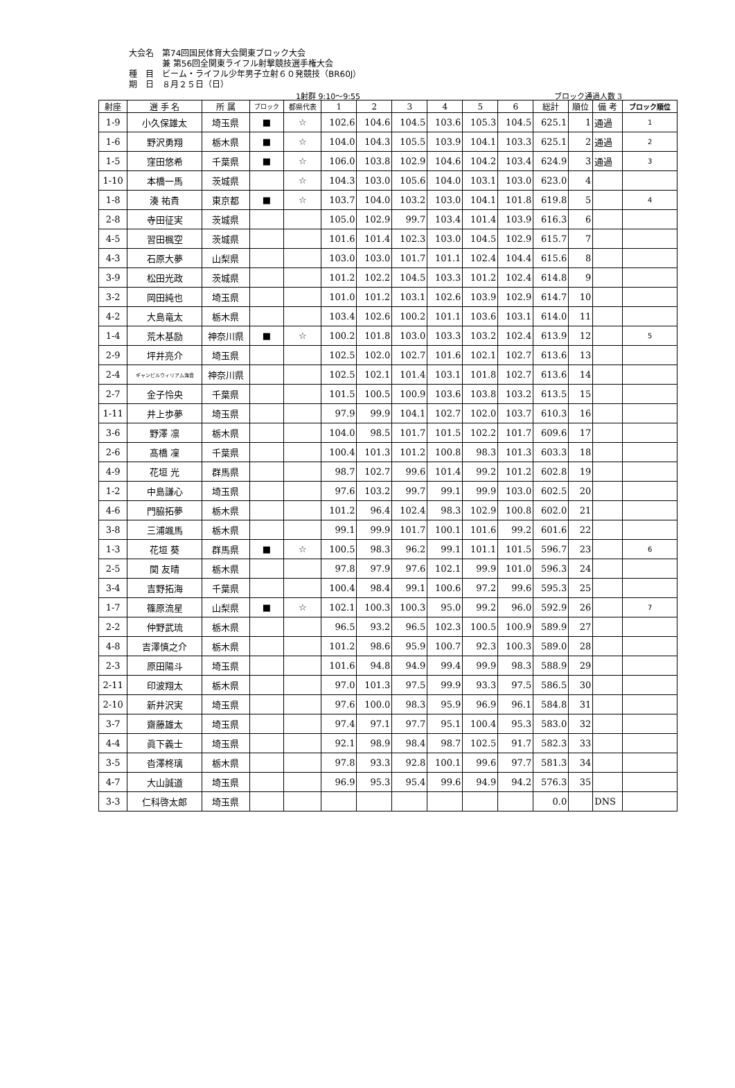大会名　第74回国民体育大会関東ブロック大会
　　　　兼 第56回全関東ライフル射撃競技選手権大会
種　目　ビーム・ライフル少年男子立射６０発競技（BR60J）
期　日　８月２５日（日）
1射群 9:10～9:55 ブロック通過人数 3
| 射座 | 選 手 名 | 所 属 | ブロック | 都県代表 | 1 | 2 | 3 | 4 | 5 | 6 | 総計 | 順位 | 備 考 | ブロック順位 |
| --- | --- | --- | --- | --- | --- | --- | --- | --- | --- | --- | --- | --- | --- | --- |
| 1-9 | 小久保雄太 | 埼玉県 | ■ | ☆ | 102.6 | 104.6 | 104.5 | 103.6 | 105.3 | 104.5 | 625.1 | 1 | 通過 | 1 |
| 1-6 | 野沢勇翔 | 栃木県 | ■ | ☆ | 104.0 | 104.3 | 105.5 | 103.9 | 104.1 | 103.3 | 625.1 | 2 | 通過 | 2 |
| 1-5 | 窪田悠希 | 千葉県 | ■ | ☆ | 106.0 | 103.8 | 102.9 | 104.6 | 104.2 | 103.4 | 624.9 | 3 | 通過 | 3 |
| 1-10 | 本橋一馬 | 茨城県 | | ☆ | 104.3 | 103.0 | 105.6 | 104.0 | 103.1 | 103.0 | 623.0 | 4 | | |
| 1-8 | 湊 祐貴 | 東京都 | ■ | ☆ | 103.7 | 104.0 | 103.2 | 103.0 | 104.1 | 101.8 | 619.8 | 5 | | 4 |
| 2-8 | 寺田征実 | 茨城県 | | | 105.0 | 102.9 | 99.7 | 103.4 | 101.4 | 103.9 | 616.3 | 6 | | |
| 4-5 | 習田楓空 | 茨城県 | | | 101.6 | 101.4 | 102.3 | 103.0 | 104.5 | 102.9 | 615.7 | 7 | | |
| 4-3 | 石原大夢 | 山梨県 | | | 103.0 | 103.0 | 101.7 | 101.1 | 102.4 | 104.4 | 615.6 | 8 | | |
| 3-9 | 松田光政 | 茨城県 | | | 101.2 | 102.2 | 104.5 | 103.3 | 101.2 | 102.4 | 614.8 | 9 | | |
| 3-2 | 岡田純也 | 埼玉県 | | | 101.0 | 101.2 | 103.1 | 102.6 | 103.9 | 102.9 | 614.7 | 10 | | |
| 4-2 | 大島竜太 | 栃木県 | | | 103.4 | 102.6 | 100.2 | 101.1 | 103.6 | 103.1 | 614.0 | 11 | | |
| 1-4 | 荒木基励 | 神奈川県 | ■ | ☆ | 100.2 | 101.8 | 103.0 | 103.3 | 103.2 | 102.4 | 613.9 | 12 | | 5 |
| 2-9 | 坪井亮介 | 埼玉県 | | | 102.5 | 102.0 | 102.7 | 101.6 | 102.1 | 102.7 | 613.6 | 13 | | |
| 2-4 | ギャンビルウィリアム海音 | 神奈川県 | | | 102.5 | 102.1 | 101.4 | 103.1 | 101.8 | 102.7 | 613.6 | 14 | | |
| 2-7 | 金子怜央 | 千葉県 | | | 101.5 | 100.5 | 100.9 | 103.6 | 103.8 | 103.2 | 613.5 | 15 | | |
| 1-11 | 井上歩夢 | 埼玉県 | | | 97.9 | 99.9 | 104.1 | 102.7 | 102.0 | 103.7 | 610.3 | 16 | | |
| 3-6 | 野澤 凛 | 栃木県 | | | 104.0 | 98.5 | 101.7 | 101.5 | 102.2 | 101.7 | 609.6 | 17 | | |
| 2-6 | 髙橋 凜 | 千葉県 | | | 100.4 | 101.3 | 101.2 | 100.8 | 98.3 | 101.3 | 603.3 | 18 | | |
| 4-9 | 花垣 光 | 群馬県 | | | 98.7 | 102.7 | 99.6 | 101.4 | 99.2 | 101.2 | 602.8 | 19 | | |
| 1-2 | 中島謙心 | 埼玉県 | | | 97.6 | 103.2 | 99.7 | 99.1 | 99.9 | 103.0 | 602.5 | 20 | | |
| 4-6 | 門脇拓夢 | 栃木県 | | | 101.2 | 96.4 | 102.4 | 98.3 | 102.9 | 100.8 | 602.0 | 21 | | |
| 3-8 | 三浦颯馬 | 栃木県 | | | 99.1 | 99.9 | 101.7 | 100.1 | 101.6 | 99.2 | 601.6 | 22 | | |
| 1-3 | 花垣 葵 | 群馬県 | ■ | ☆ | 100.5 | 98.3 | 96.2 | 99.1 | 101.1 | 101.5 | 596.7 | 23 | | 6 |
| 2-5 | 関 友晴 | 栃木県 | | | 97.8 | 97.9 | 97.6 | 102.1 | 99.9 | 101.0 | 596.3 | 24 | | |
| 3-4 | 吉野拓海 | 千葉県 | | | 100.4 | 98.4 | 99.1 | 100.6 | 97.2 | 99.6 | 595.3 | 25 | | |
| 1-7 | 篠原流星 | 山梨県 | ■ | ☆ | 102.1 | 100.3 | 100.3 | 95.0 | 99.2 | 96.0 | 592.9 | 26 | | 7 |
| 2-2 | 仲野武琉 | 栃木県 | | | 96.5 | 93.2 | 96.5 | 102.3 | 100.5 | 100.9 | 589.9 | 27 | | |
| 4-8 | 吉澤慎之介 | 栃木県 | | | 101.2 | 98.6 | 95.9 | 100.7 | 92.3 | 100.3 | 589.0 | 28 | | |
| 2-3 | 原田陽斗 | 埼玉県 | | | 101.6 | 94.8 | 94.9 | 99.4 | 99.9 | 98.3 | 588.9 | 29 | | |
| 2-11 | 印波翔太 | 栃木県 | | | 97.0 | 101.3 | 97.5 | 99.9 | 93.3 | 97.5 | 586.5 | 30 | | |
| 2-10 | 新井沢実 | 埼玉県 | | | 97.6 | 100.0 | 98.3 | 95.9 | 96.9 | 96.1 | 584.8 | 31 | | |
| 3-7 | 齋藤雄太 | 埼玉県 | | | 97.4 | 97.1 | 97.7 | 95.1 | 100.4 | 95.3 | 583.0 | 32 | | |
| 4-4 | 眞下義士 | 埼玉県 | | | 92.1 | 98.9 | 98.4 | 98.7 | 102.5 | 91.7 | 582.3 | 33 | | |
| 3-5 | 沓澤柊璃 | 栃木県 | | | 97.8 | 93.3 | 92.8 | 100.1 | 99.6 | 97.7 | 581.3 | 34 | | |
| 4-7 | 大山誠道 | 埼玉県 | | | 96.9 | 95.3 | 95.4 | 99.6 | 94.9 | 94.2 | 576.3 | 35 | | |
| 3-3 | 仁科啓太郎 | 埼玉県 | | | | | | | | | 0.0 | | DNS | |